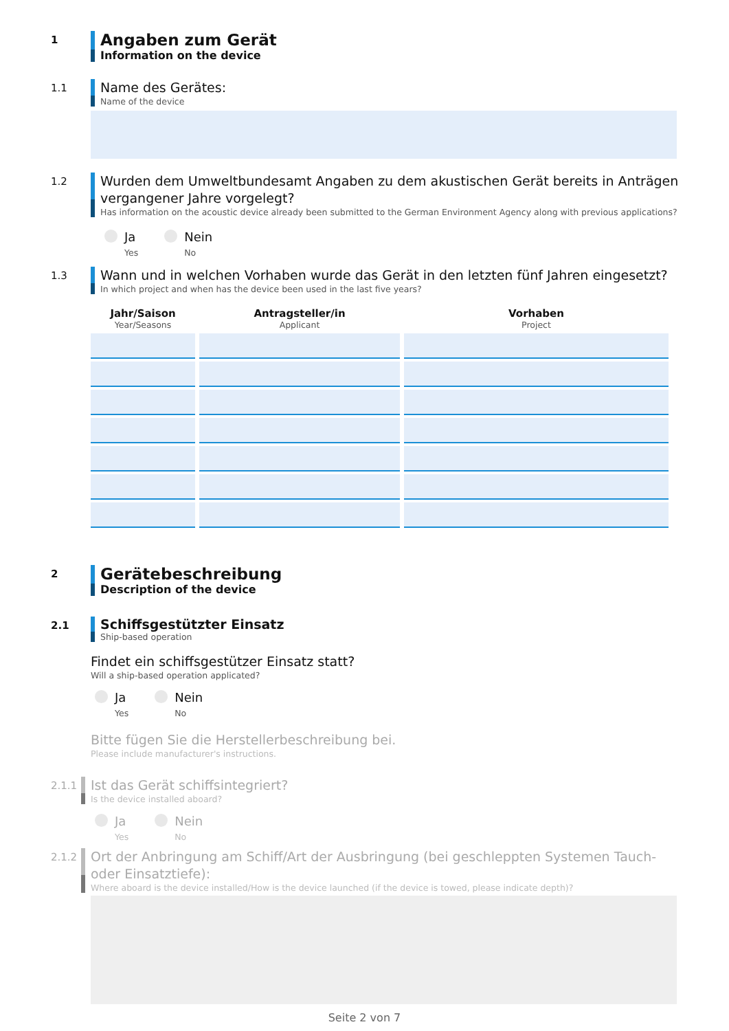1
Angaben zum Gerät
Information on the device
1.1
Name des Gerätes:
Name of the device
1.2
Wurden dem Umweltbundesamt Angaben zu dem akustischen Gerät bereits in Anträgen vergangener Jahre vorgelegt?
Has information on the acoustic device already been submitted to the German Environment Agency along with previous applications?
Ja
Yes
Nein
No
1.3
Wann und in welchen Vorhaben wurde das Gerät in den letzten fünf Jahren eingesetzt?
In which project and when has the device been used in the last five years?
| Jahr/Saison Year/Seasons | Antragsteller/in Applicant | Vorhaben Project |
| --- | --- | --- |
2
Gerätebeschreibung
Description of the device
2.1
Schiffsgestützter Einsatz
Ship-based operation
Findet ein schiffsgestützer Einsatz statt?
Will a ship-based operation applicated?
Ja
Yes
Nein
No
Bitte fügen Sie die Herstellerbeschreibung bei.
Please include manufacturer's instructions.
2.1.1
Ist das Gerät schiffsintegriert?
Is the device installed aboard?
Ja
Yes
Nein
No
2.1.2
Ort der Anbringung am Schiff/Art der Ausbringung (bei geschleppten Systemen Tauch- oder Einsatztiefe):
Where aboard is the device installed/How is the device launched (if the device is towed, please indicate depth)?
Seite 2 von 7